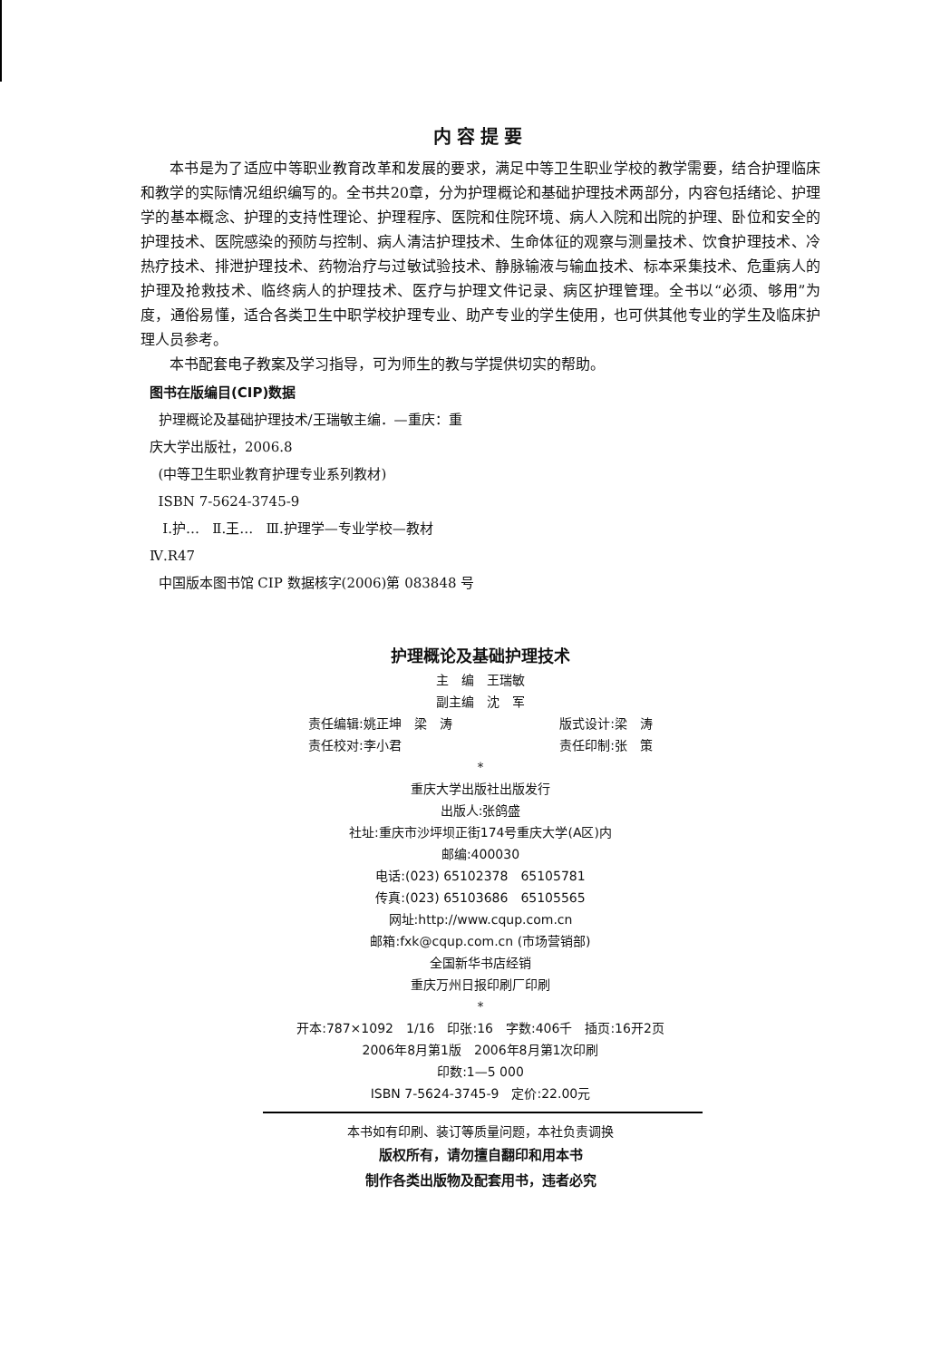内容提要
本书是为了适应中等职业教育改革和发展的要求，满足中等卫生职业学校的教学需要，结合护理临床和教学的实际情况组织编写的。全书共20章，分为护理概论和基础护理技术两部分，内容包括绪论、护理学的基本概念、护理的支持性理论、护理程序、医院和住院环境、病人入院和出院的护理、卧位和安全的护理技术、医院感染的预防与控制、病人清洁护理技术、生命体征的观察与测量技术、饮食护理技术、冷热疗技术、排泄护理技术、药物治疗与过敏试验技术、静脉输液与输血技术、标本采集技术、危重病人的护理及抢救技术、临终病人的护理技术、医疗与护理文件记录、病区护理管理。全书以“必须、够用”为度，通俗易懂，适合各类卫生中职学校护理专业、助产专业的学生使用，也可供其他专业的学生及临床护理人员参考。
本书配套电子教案及学习指导，可为师生的教与学提供切实的帮助。
图书在版编目(CIP)数据
护理概论及基础护理技术/王瑞敏主编．—重庆：重
庆大学出版社，2006.8
(中等卫生职业教育护理专业系列教材)
ISBN 7-5624-3745-9
Ⅰ.护… Ⅱ.王… Ⅲ.护理学—专业学校—教材
Ⅳ.R47
中国版本图书馆 CIP 数据核字(2006)第 083848 号
护理概论及基础护理技术
主　编　王瑞敏
副主编　沈　军
责任编辑:姚正坤　梁　涛 版式设计:梁　涛
责任校对:李小君 责任印制:张　策
*
重庆大学出版社出版发行
出版人:张鸽盛
社址:重庆市沙坪坝正街174号重庆大学(A区)内
邮编:400030
电话:(023) 65102378　65105781
传真:(023) 65103686　65105565
网址:http://www.cqup.com.cn
邮箱:fxk@cqup.com.cn (市场营销部)
全国新华书店经销
重庆万州日报印刷厂印刷
*
开本:787×1092　1/16　印张:16　字数:406千　插页:16开2页
2006年8月第1版　2006年8月第1次印刷
印数:1—5 000
ISBN 7-5624-3745-9　定价:22.00元
本书如有印刷、装订等质量问题，本社负责调换
版权所有，请勿擅自翻印和用本书
制作各类出版物及配套用书，违者必究